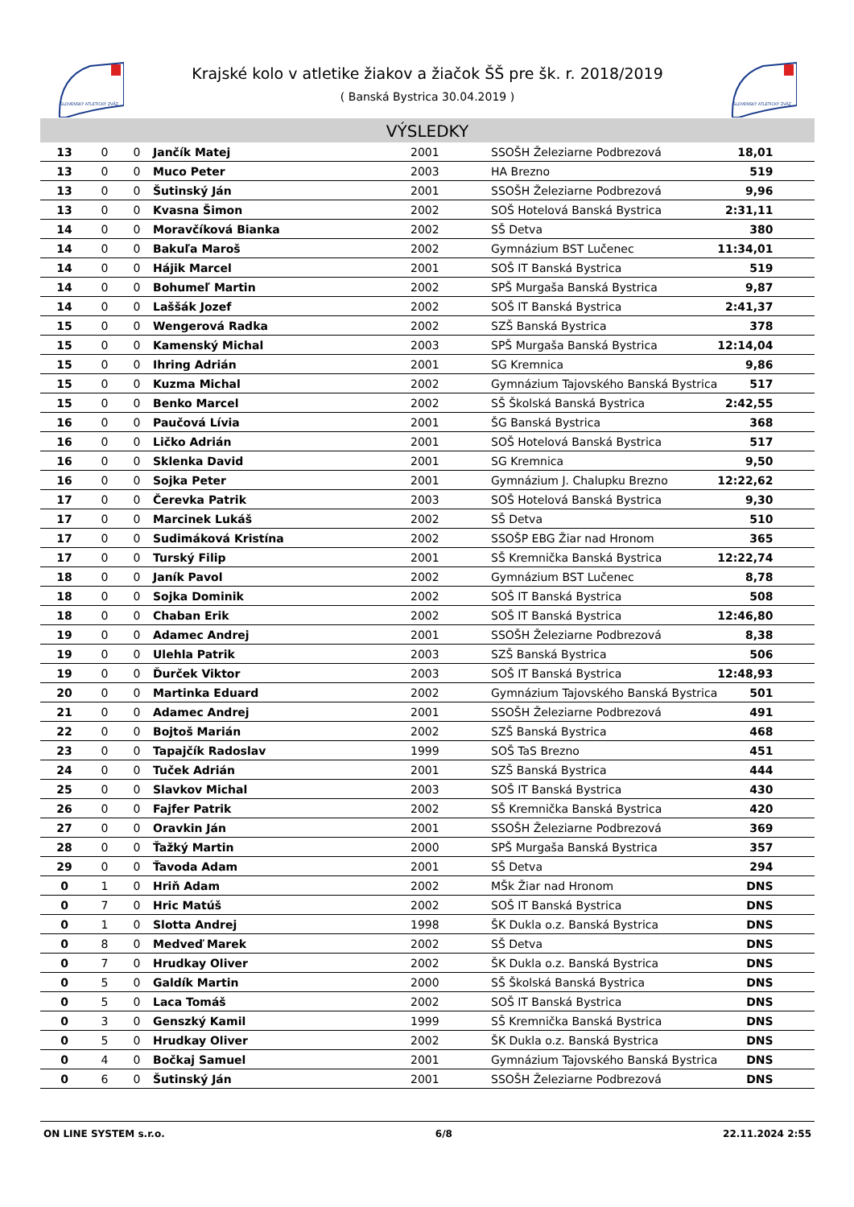SLOVENSKÝ ATLETICKÝ ZVÄZ
SLOVENSKÝ ATLETICKÝ ZVÄZ
Krajské kolo v atletike žiakov a žiačok ŠŠ pre šk. r. 2018/2019
( Banská Bystrica 30.04.2019 )
VÝSLEDKY
| 13 | 0 | 0 | Jančík Matej | 2001 | SSOŠH Železiarne Podbrezová | 18,01 | |
| 13 | 0 | 0 | Muco Peter | 2003 | HA Brezno | 519 | |
| 13 | 0 | 0 | Šutinský Ján | 2001 | SSOŠH Železiarne Podbrezová | 9,96 | |
| 13 | 0 | 0 | Kvasna Šimon | 2002 | SOŠ Hotelová Banská Bystrica | 2:31,11 | |
| 14 | 0 | 0 | Moravčíková Bianka | 2002 | SŠ Detva | 380 | |
| 14 | 0 | 0 | Bakuľa Maroš | 2002 | Gymnázium BST Lučenec | 11:34,01 | |
| 14 | 0 | 0 | Hájik Marcel | 2001 | SOŠ IT Banská Bystrica | 519 | |
| 14 | 0 | 0 | Bohumeľ Martin | 2002 | SPŠ Murgaša Banská Bystrica | 9,87 | |
| 14 | 0 | 0 | Laššák Jozef | 2002 | SOŠ IT Banská Bystrica | 2:41,37 | |
| 15 | 0 | 0 | Wengerová Radka | 2002 | SZŠ Banská Bystrica | 378 | |
| 15 | 0 | 0 | Kamenský Michal | 2003 | SPŠ Murgaša Banská Bystrica | 12:14,04 | |
| 15 | 0 | 0 | Ihring Adrián | 2001 | SG Kremnica | 9,86 | |
| 15 | 0 | 0 | Kuzma Michal | 2002 | Gymnázium Tajovského Banská Bystrica | 517 | |
| 15 | 0 | 0 | Benko Marcel | 2002 | SŠ Školská Banská Bystrica | 2:42,55 | |
| 16 | 0 | 0 | Paučová Lívia | 2001 | ŠG Banská Bystrica | 368 | |
| 16 | 0 | 0 | Ličko Adrián | 2001 | SOŠ Hotelová Banská Bystrica | 517 | |
| 16 | 0 | 0 | Sklenka David | 2001 | SG Kremnica | 9,50 | |
| 16 | 0 | 0 | Sojka Peter | 2001 | Gymnázium J. Chalupku Brezno | 12:22,62 | |
| 17 | 0 | 0 | Čerevka Patrik | 2003 | SOŠ Hotelová Banská Bystrica | 9,30 | |
| 17 | 0 | 0 | Marcinek Lukáš | 2002 | SŠ Detva | 510 | |
| 17 | 0 | 0 | Sudimáková Kristína | 2002 | SSOŠP EBG Žiar nad Hronom | 365 | |
| 17 | 0 | 0 | Turský Filip | 2001 | SŠ Kremnička Banská Bystrica | 12:22,74 | |
| 18 | 0 | 0 | Janík Pavol | 2002 | Gymnázium BST Lučenec | 8,78 | |
| 18 | 0 | 0 | Sojka Dominik | 2002 | SOŠ IT Banská Bystrica | 508 | |
| 18 | 0 | 0 | Chaban Erik | 2002 | SOŠ IT Banská Bystrica | 12:46,80 | |
| 19 | 0 | 0 | Adamec Andrej | 2001 | SSOŠH Železiarne Podbrezová | 8,38 | |
| 19 | 0 | 0 | Ulehla Patrik | 2003 | SZŠ Banská Bystrica | 506 | |
| 19 | 0 | 0 | Ďurček Viktor | 2003 | SOŠ IT Banská Bystrica | 12:48,93 | |
| 20 | 0 | 0 | Martinka Eduard | 2002 | Gymnázium Tajovského Banská Bystrica | 501 | |
| 21 | 0 | 0 | Adamec Andrej | 2001 | SSOŠH Železiarne Podbrezová | 491 | |
| 22 | 0 | 0 | Bojtoš Marián | 2002 | SZŠ Banská Bystrica | 468 | |
| 23 | 0 | 0 | Tapajčík Radoslav | 1999 | SOŠ TaS Brezno | 451 | |
| 24 | 0 | 0 | Tuček Adrián | 2001 | SZŠ Banská Bystrica | 444 | |
| 25 | 0 | 0 | Slavkov Michal | 2003 | SOŠ IT Banská Bystrica | 430 | |
| 26 | 0 | 0 | Fajfer Patrik | 2002 | SŠ Kremnička Banská Bystrica | 420 | |
| 27 | 0 | 0 | Oravkin Ján | 2001 | SSOŠH Železiarne Podbrezová | 369 | |
| 28 | 0 | 0 | Ťažký Martin | 2000 | SPŠ Murgaša Banská Bystrica | 357 | |
| 29 | 0 | 0 | Ťavoda Adam | 2001 | SŠ Detva | 294 | |
| 0 | 1 | 0 | Hriň Adam | 2002 | MŠk Žiar nad Hronom | DNS | |
| 0 | 7 | 0 | Hric Matúš | 2002 | SOŠ IT Banská Bystrica | DNS | |
| 0 | 1 | 0 | Slotta Andrej | 1998 | ŠK Dukla o.z. Banská Bystrica | DNS | |
| 0 | 8 | 0 | Medveď Marek | 2002 | SŠ Detva | DNS | |
| 0 | 7 | 0 | Hrudkay Oliver | 2002 | ŠK Dukla o.z. Banská Bystrica | DNS | |
| 0 | 5 | 0 | Galdík Martin | 2000 | SŠ Školská Banská Bystrica | DNS | |
| 0 | 5 | 0 | Laca Tomáš | 2002 | SOŠ IT Banská Bystrica | DNS | |
| 0 | 3 | 0 | Genszký Kamil | 1999 | SŠ Kremnička Banská Bystrica | DNS | |
| 0 | 5 | 0 | Hrudkay Oliver | 2002 | ŠK Dukla o.z. Banská Bystrica | DNS | |
| 0 | 4 | 0 | Bočkaj Samuel | 2001 | Gymnázium Tajovského Banská Bystrica | DNS | |
| 0 | 6 | 0 | Šutinský Ján | 2001 | SSOŠH Železiarne Podbrezová | DNS | |
ON LINE SYSTEM s.r.o. 6/8 22.11.2024 2:55